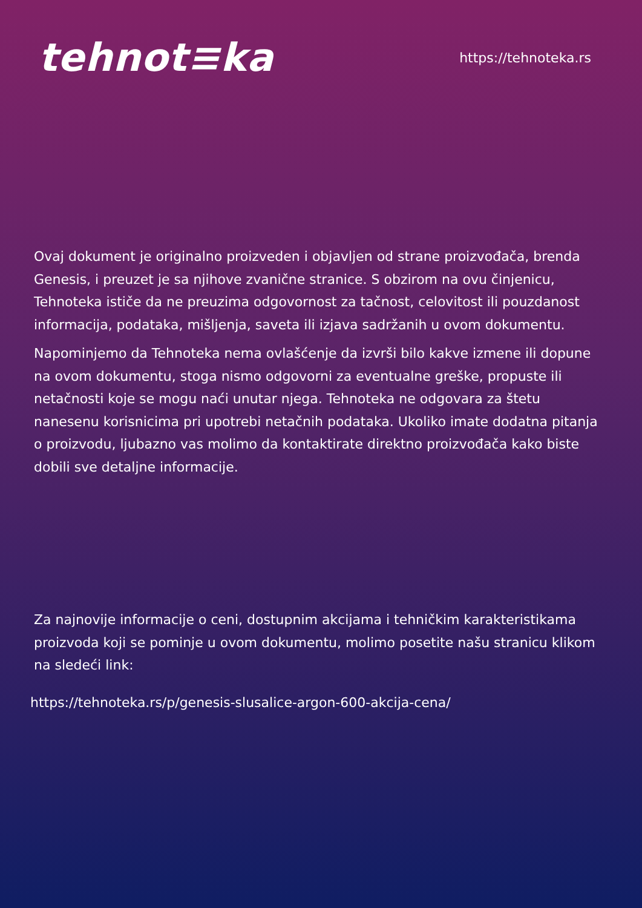tehnot≡ka
https://tehnoteka.rs
Ovaj dokument je originalno proizveden i objavljen od strane proizvođača, brenda Genesis, i preuzet je sa njihove zvanične stranice. S obzirom na ovu činjenicu, Tehnoteka ističe da ne preuzima odgovornost za tačnost, celovitost ili pouzdanost informacija, podataka, mišljenja, saveta ili izjava sadržanih u ovom dokumentu.
Napominjemo da Tehnoteka nema ovlašćenje da izvrši bilo kakve izmene ili dopune na ovom dokumentu, stoga nismo odgovorni za eventualne greške, propuste ili netačnosti koje se mogu naći unutar njega. Tehnoteka ne odgovara za štetu nanesenu korisnicima pri upotrebi netačnih podataka. Ukoliko imate dodatna pitanja o proizvodu, ljubazno vas molimo da kontaktirate direktno proizvođača kako biste dobili sve detaljne informacije.
Za najnovije informacije o ceni, dostupnim akcijama i tehničkim karakteristikama proizvoda koji se pominje u ovom dokumentu, molimo posetite našu stranicu klikom na sledeći link:
https://tehnoteka.rs/p/genesis-slusalice-argon-600-akcija-cena/